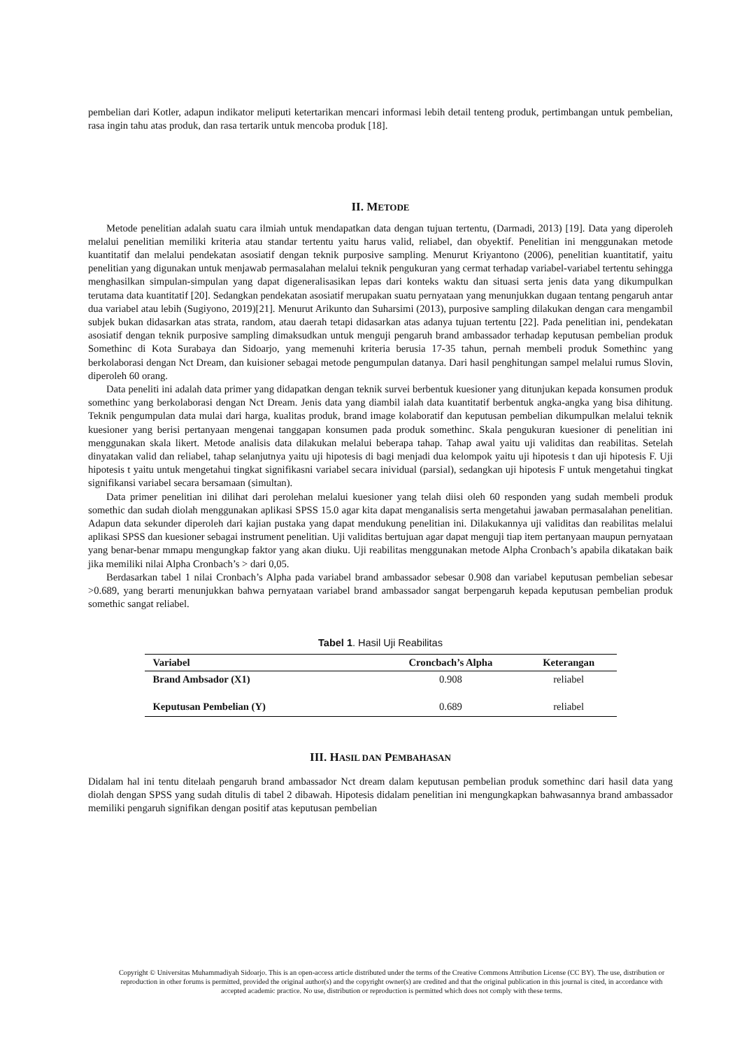pembelian dari Kotler, adapun indikator meliputi ketertarikan mencari informasi lebih detail tenteng produk, pertimbangan untuk pembelian, rasa ingin tahu atas produk, dan rasa tertarik untuk mencoba produk [18].
II. METODE
Metode penelitian adalah suatu cara ilmiah untuk mendapatkan data dengan tujuan tertentu, (Darmadi, 2013) [19]. Data yang diperoleh melalui penelitian memiliki kriteria atau standar tertentu yaitu harus valid, reliabel, dan obyektif. Penelitian ini menggunakan metode kuantitatif dan melalui pendekatan asosiatif dengan teknik purposive sampling. Menurut Kriyantono (2006), penelitian kuantitatif, yaitu penelitian yang digunakan untuk menjawab permasalahan melalui teknik pengukuran yang cermat terhadap variabel-variabel tertentu sehingga menghasilkan simpulan-simpulan yang dapat digeneralisasikan lepas dari konteks waktu dan situasi serta jenis data yang dikumpulkan terutama data kuantitatif [20]. Sedangkan pendekatan asosiatif merupakan suatu pernyataan yang menunjukkan dugaan tentang pengaruh antar dua variabel atau lebih (Sugiyono, 2019)[21]. Menurut Arikunto dan Suharsimi (2013), purposive sampling dilakukan dengan cara mengambil subjek bukan didasarkan atas strata, random, atau daerah tetapi didasarkan atas adanya tujuan tertentu [22]. Pada penelitian ini, pendekatan asosiatif dengan teknik purposive sampling dimaksudkan untuk menguji pengaruh brand ambassador terhadap keputusan pembelian produk Somethinc di Kota Surabaya dan Sidoarjo, yang memenuhi kriteria berusia 17-35 tahun, pernah membeli produk Somethinc yang berkolaborasi dengan Nct Dream, dan kuisioner sebagai metode pengumpulan datanya. Dari hasil penghitungan sampel melalui rumus Slovin, diperoleh 60 orang.
Data peneliti ini adalah data primer yang didapatkan dengan teknik survei berbentuk kuesioner yang ditunjukan kepada konsumen produk somethinc yang berkolaborasi dengan Nct Dream. Jenis data yang diambil ialah data kuantitatif berbentuk angka-angka yang bisa dihitung. Teknik pengumpulan data mulai dari harga, kualitas produk, brand image kolaboratif dan keputusan pembelian dikumpulkan melalui teknik kuesioner yang berisi pertanyaan mengenai tanggapan konsumen pada produk somethinc. Skala pengukuran kuesioner di penelitian ini menggunakan skala likert. Metode analisis data dilakukan melalui beberapa tahap. Tahap awal yaitu uji validitas dan reabilitas. Setelah dinyatakan valid dan reliabel, tahap selanjutnya yaitu uji hipotesis di bagi menjadi dua kelompok yaitu uji hipotesis t dan uji hipotesis F. Uji hipotesis t yaitu untuk mengetahui tingkat signifikasni variabel secara inividual (parsial), sedangkan uji hipotesis F untuk mengetahui tingkat signifikansi variabel secara bersamaan (simultan).
Data primer penelitian ini dilihat dari perolehan melalui kuesioner yang telah diisi oleh 60 responden yang sudah membeli produk somethic dan sudah diolah menggunakan aplikasi SPSS 15.0 agar kita dapat menganalisis serta mengetahui jawaban permasalahan penelitian. Adapun data sekunder diperoleh dari kajian pustaka yang dapat mendukung penelitian ini. Dilakukannya uji validitas dan reabilitas melalui aplikasi SPSS dan kuesioner sebagai instrument penelitian. Uji validitas bertujuan agar dapat menguji tiap item pertanyaan maupun pernyataan yang benar-benar mmapu mengungkap faktor yang akan diuku. Uji reabilitas menggunakan metode Alpha Cronbach’s apabila dikatakan baik jika memiliki nilai Alpha Cronbach’s > dari 0,05.
Berdasarkan tabel 1 nilai Cronbach’s Alpha pada variabel brand ambassador sebesar 0.908 dan variabel keputusan pembelian sebesar >0.689, yang berarti menunjukkan bahwa pernyataan variabel brand ambassador sangat berpengaruh kepada keputusan pembelian produk somethic sangat reliabel.
Tabel 1. Hasil Uji Reabilitas
| Variabel | Croncbach’s Alpha | Keterangan |
| --- | --- | --- |
| Brand Ambsador (X1) | 0.908 | reliabel |
| Keputusan Pembelian (Y) | 0.689 | reliabel |
III. HASIL DAN PEMBAHASAN
Didalam hal ini tentu ditelaah pengaruh brand ambassador Nct dream dalam keputusan pembelian produk somethinc dari hasil data yang diolah dengan SPSS yang sudah ditulis di tabel 2 dibawah. Hipotesis didalam penelitian ini mengungkapkan bahwasannya brand ambassador memiliki pengaruh signifikan dengan positif atas keputusan pembelian
Copyright © Universitas Muhammadiyah Sidoarjo. This is an open-access article distributed under the terms of the Creative Commons Attribution License (CC BY). The use, distribution or reproduction in other forums is permitted, provided the original author(s) and the copyright owner(s) are credited and that the original publication in this journal is cited, in accordance with accepted academic practice. No use, distribution or reproduction is permitted which does not comply with these terms.